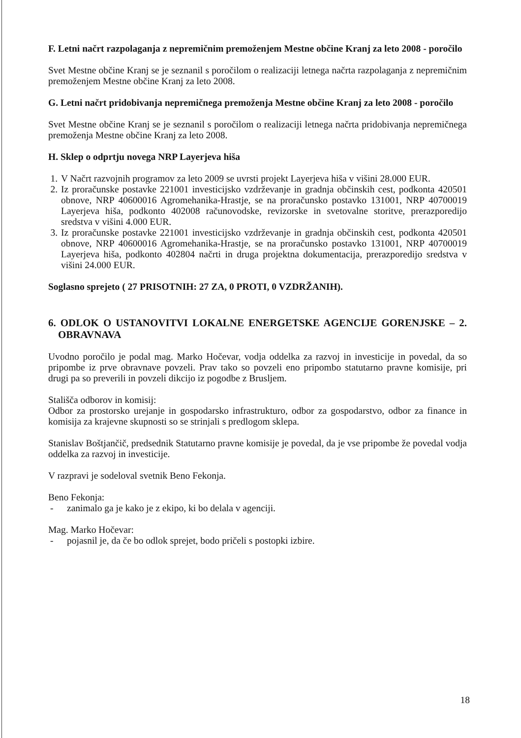F. Letni načrt razpolaganja z nepremičnim premoženjem Mestne občine Kranj za leto 2008 - poročilo
Svet Mestne občine Kranj se je seznanil s poročilom o realizaciji letnega načrta razpolaganja z nepremičnim premoženjem Mestne občine Kranj za leto 2008.
G. Letni načrt pridobivanja nepremičnega premoženja Mestne občine Kranj za leto 2008 - poročilo
Svet Mestne občine Kranj se je seznanil s poročilom o realizaciji letnega načrta pridobivanja nepremičnega premoženja Mestne občine Kranj za leto 2008.
H. Sklep o odprtju novega NRP Layerjeva hiša
1. V Načrt razvojnih programov za leto 2009 se uvrsti projekt Layerjeva hiša v višini 28.000 EUR.
2. Iz proračunske postavke 221001 investicijsko vzdrževanje in gradnja občinskih cest, podkonta 420501 obnove, NRP 40600016 Agromehanika-Hrastje, se na proračunsko postavko 131001, NRP 40700019 Layerjeva hiša, podkonto 402008 računovodske, revizorske in svetovalne storitve, prerazporedijo sredstva v višini 4.000 EUR.
3. Iz proračunske postavke 221001 investicijsko vzdrževanje in gradnja občinskih cest, podkonta 420501 obnove, NRP 40600016 Agromehanika-Hrastje, se na proračunsko postavko 131001, NRP 40700019 Layerjeva hiša, podkonto 402804 načrti in druga projektna dokumentacija, prerazporedijo sredstva v višini 24.000 EUR.
Soglasno sprejeto ( 27 PRISOTNIH: 27 ZA, 0 PROTI, 0 VZDRŽANIH).
6. ODLOK O USTANOVITVI LOKALNE ENERGETSKE AGENCIJE GORENJSKE – 2. OBRAVNAVA
Uvodno poročilo je podal mag. Marko Hočevar, vodja oddelka za razvoj in investicije in povedal, da so pripombe iz prve obravnave povzeli. Prav tako so povzeli eno pripombo statutarno pravne komisije, pri drugi pa so preverili in povzeli dikcijo iz pogodbe z Bruslјem.
Stališča odborov in komisij:
Odbor za prostorsko urejanje in gospodarsko infrastrukturo, odbor za gospodarstvo, odbor za finance in komisija za krajevne skupnosti so se strinjali s predlogom sklepa.
Stanislav Boštjančič, predsednik Statutarno pravne komisije je povedal, da je vse pripombe že povedal vodja oddelka za razvoj in investicije.
V razpravi je sodeloval svetnik Beno Fekonja.
Beno Fekonja:
- zanimalo ga je kako je z ekipo, ki bo delala v agenciji.
Mag. Marko Hočevar:
- pojasnil je, da če bo odlok sprejet, bodo pričeli s postopki izbire.
18